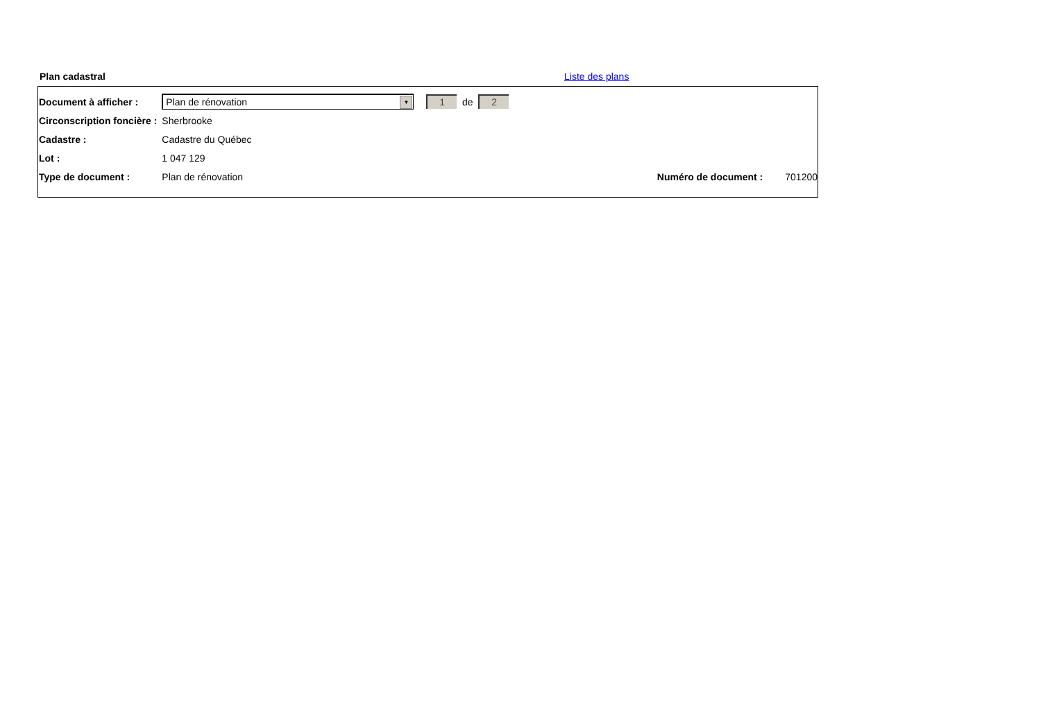Plan cadastral Liste des plans
| Document à afficher : | Plan de rénovation ▼ | 1 de 2 | |
| Circonscription foncière : | Sherbrooke | | |
| Cadastre : | Cadastre du Québec | | |
| Lot : | 1 047 129 | | |
| Type de document : | Plan de rénovation | Numéro de document : | 701200 |